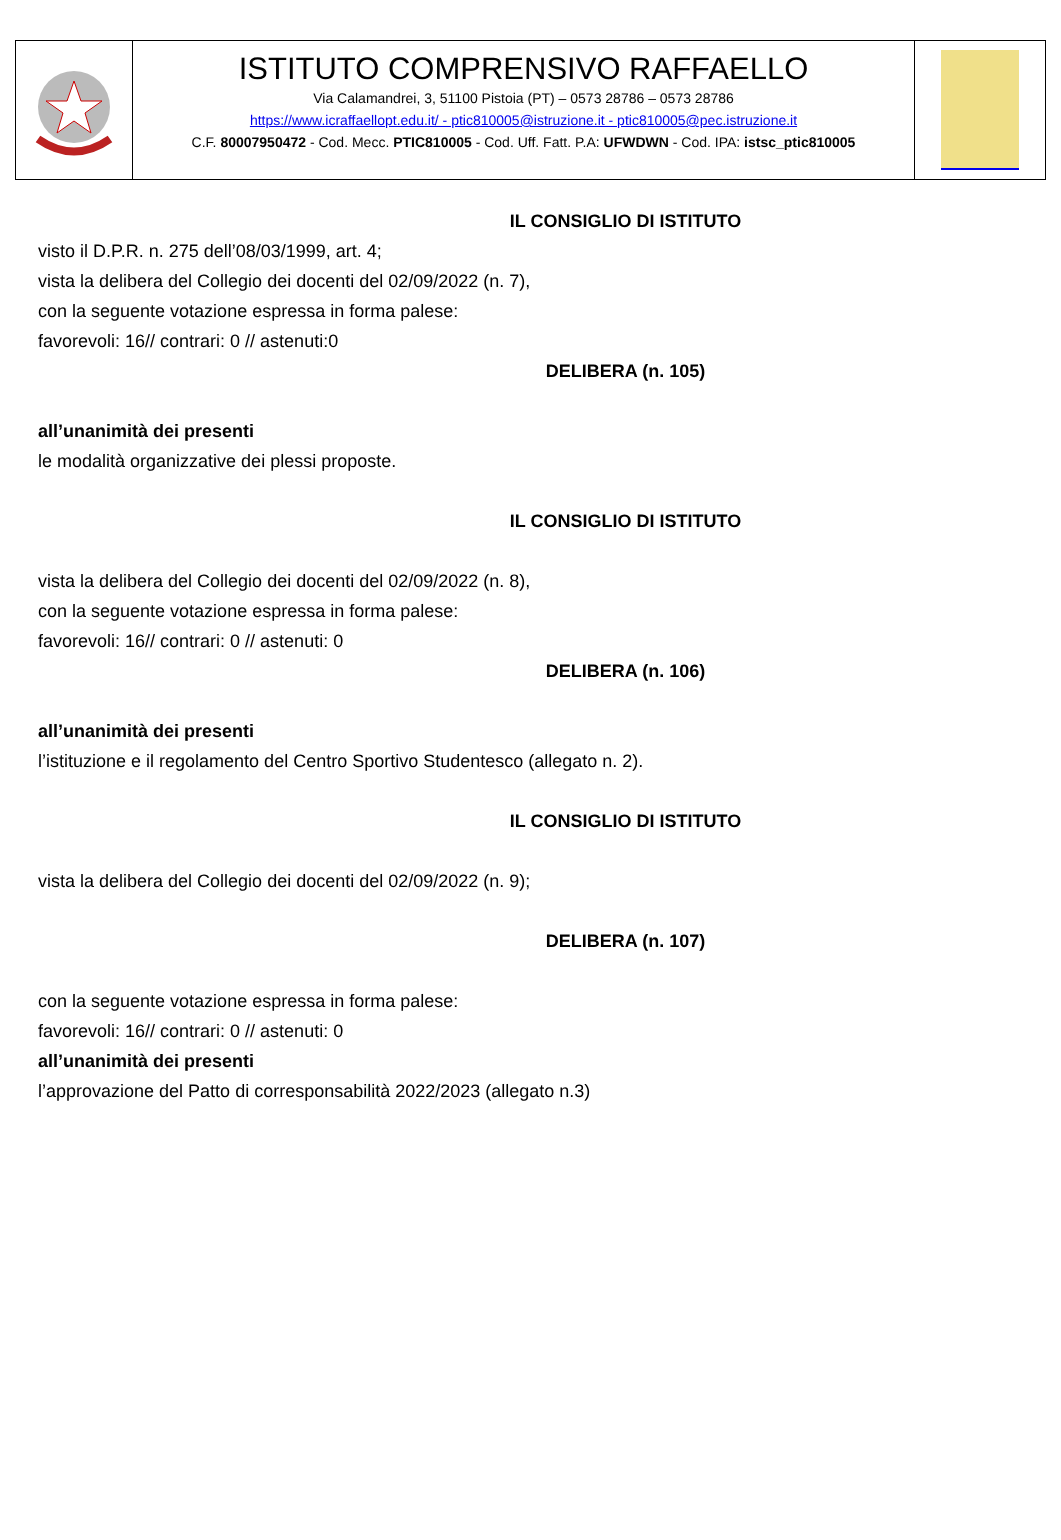ISTITUTO COMPRENSIVO RAFFAELLO
Via Calamandrei, 3, 51100 Pistoia (PT) – 0573 28786 – 0573 28786
https://www.icraffaellopt.edu.it/ - ptic810005@istruzione.it - ptic810005@pec.istruzione.it
C.F. 80007950472 - Cod. Mecc. PTIC810005 - Cod. Uff. Fatt. P.A: UFWDWN - Cod. IPA: istsc_ptic810005
IL CONSIGLIO DI ISTITUTO
visto il D.P.R. n. 275 dell’08/03/1999, art. 4;
vista la delibera del Collegio dei docenti del 02/09/2022 (n. 7),
con la seguente votazione espressa in forma palese:
favorevoli: 16// contrari: 0 // astenuti:0
DELIBERA (n. 105)
all’unanimità dei presenti
le modalità organizzative dei plessi proposte.
IL CONSIGLIO DI ISTITUTO
vista la delibera del Collegio dei docenti del 02/09/2022 (n. 8),
con la seguente votazione espressa in forma palese:
favorevoli: 16// contrari: 0 // astenuti: 0
DELIBERA (n. 106)
all’unanimità dei presenti
l’istituzione e il regolamento del Centro Sportivo Studentesco (allegato n. 2).
IL CONSIGLIO DI ISTITUTO
vista la delibera del Collegio dei docenti del 02/09/2022 (n. 9);
DELIBERA (n. 107)
con la seguente votazione espressa in forma palese:
favorevoli: 16// contrari: 0 // astenuti: 0
all’unanimità dei presenti
l’approvazione del Patto di corresponsabilità 2022/2023 (allegato n.3)